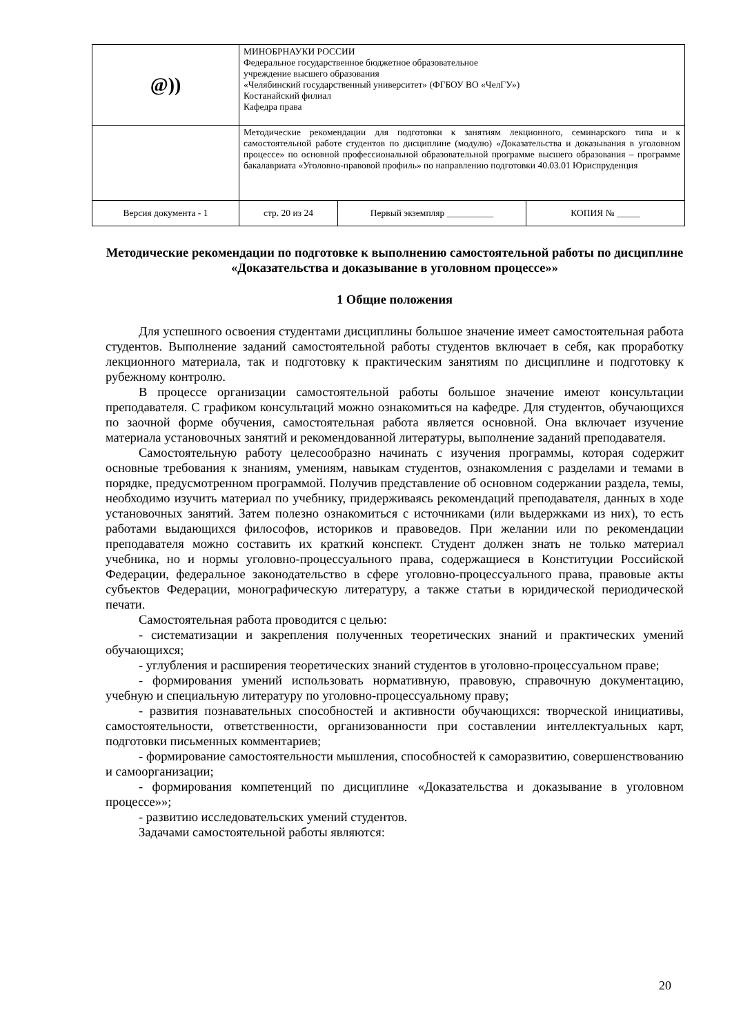| @)) | МИНОБРНАУКИ РОССИИ Федеральное государственное бюджетное образовательное учреждение высшего образования «Челябинский государственный университет» (ФГБОУ ВО «ЧелГУ») Костанайский филиал Кафедра права | | |
| | Методические рекомендации для подготовки к занятиям лекционного, семинарского типа и к самостоятельной работе студентов по дисциплине (модулю) «Доказательства и доказывания в уголовном процессе» по основной профессиональной образовательной программе высшего образования – программе бакалавриата «Уголовно-правовой профиль» по направлению подготовки 40.03.01 Юриспруденция | | |
| Версия документа - 1 | стр. 20 из 24 | Первый экземпляр __________ | КОПИЯ № _____ |
Методические рекомендации по подготовке к выполнению самостоятельной работы по дисциплине «Доказательства и доказывание в уголовном процессе»»
1 Общие положения
Для успешного освоения студентами дисциплины большое значение имеет самостоятельная работа студентов. Выполнение заданий самостоятельной работы студентов включает в себя, как проработку лекционного материала, так и подготовку к практическим занятиям по дисциплине и подготовку к рубежному контролю.
В процессе организации самостоятельной работы большое значение имеют консультации преподавателя. С графиком консультаций можно ознакомиться на кафедре. Для студентов, обучающихся по заочной форме обучения, самостоятельная работа является основной. Она включает изучение материала установочных занятий и рекомендованной литературы, выполнение заданий преподавателя.
Самостоятельную работу целесообразно начинать с изучения программы, которая содержит основные требования к знаниям, умениям, навыкам студентов, ознакомления с разделами и темами в порядке, предусмотренном программой. Получив представление об основном содержании раздела, темы, необходимо изучить материал по учебнику, придерживаясь рекомендаций преподавателя, данных в ходе установочных занятий. Затем полезно ознакомиться с источниками (или выдержками из них), то есть работами выдающихся философов, историков и правоведов. При желании или по рекомендации преподавателя можно составить их краткий конспект. Студент должен знать не только материал учебника, но и нормы уголовно-процессуального права, содержащиеся в Конституции Российской Федерации, федеральное законодательство в сфере уголовно-процессуального права, правовые акты субъектов Федерации, монографическую литературу, а также статьи в юридической периодической печати.
Самостоятельная работа проводится с целью:
- систематизации и закрепления полученных теоретических знаний и практических умений обучающихся;
- углубления и расширения теоретических знаний студентов в уголовно-процессуальном праве;
- формирования умений использовать нормативную, правовую, справочную документацию, учебную и специальную литературу по уголовно-процессуальному праву;
- развития познавательных способностей и активности обучающихся: творческой инициативы, самостоятельности, ответственности, организованности при составлении интеллектуальных карт, подготовки письменных комментариев;
- формирование самостоятельности мышления, способностей к саморазвитию, совершенствованию и самоорганизации;
- формирования компетенций по дисциплине «Доказательства и доказывание в уголовном процессе»»;
- развитию исследовательских умений студентов.
Задачами самостоятельной работы являются:
20